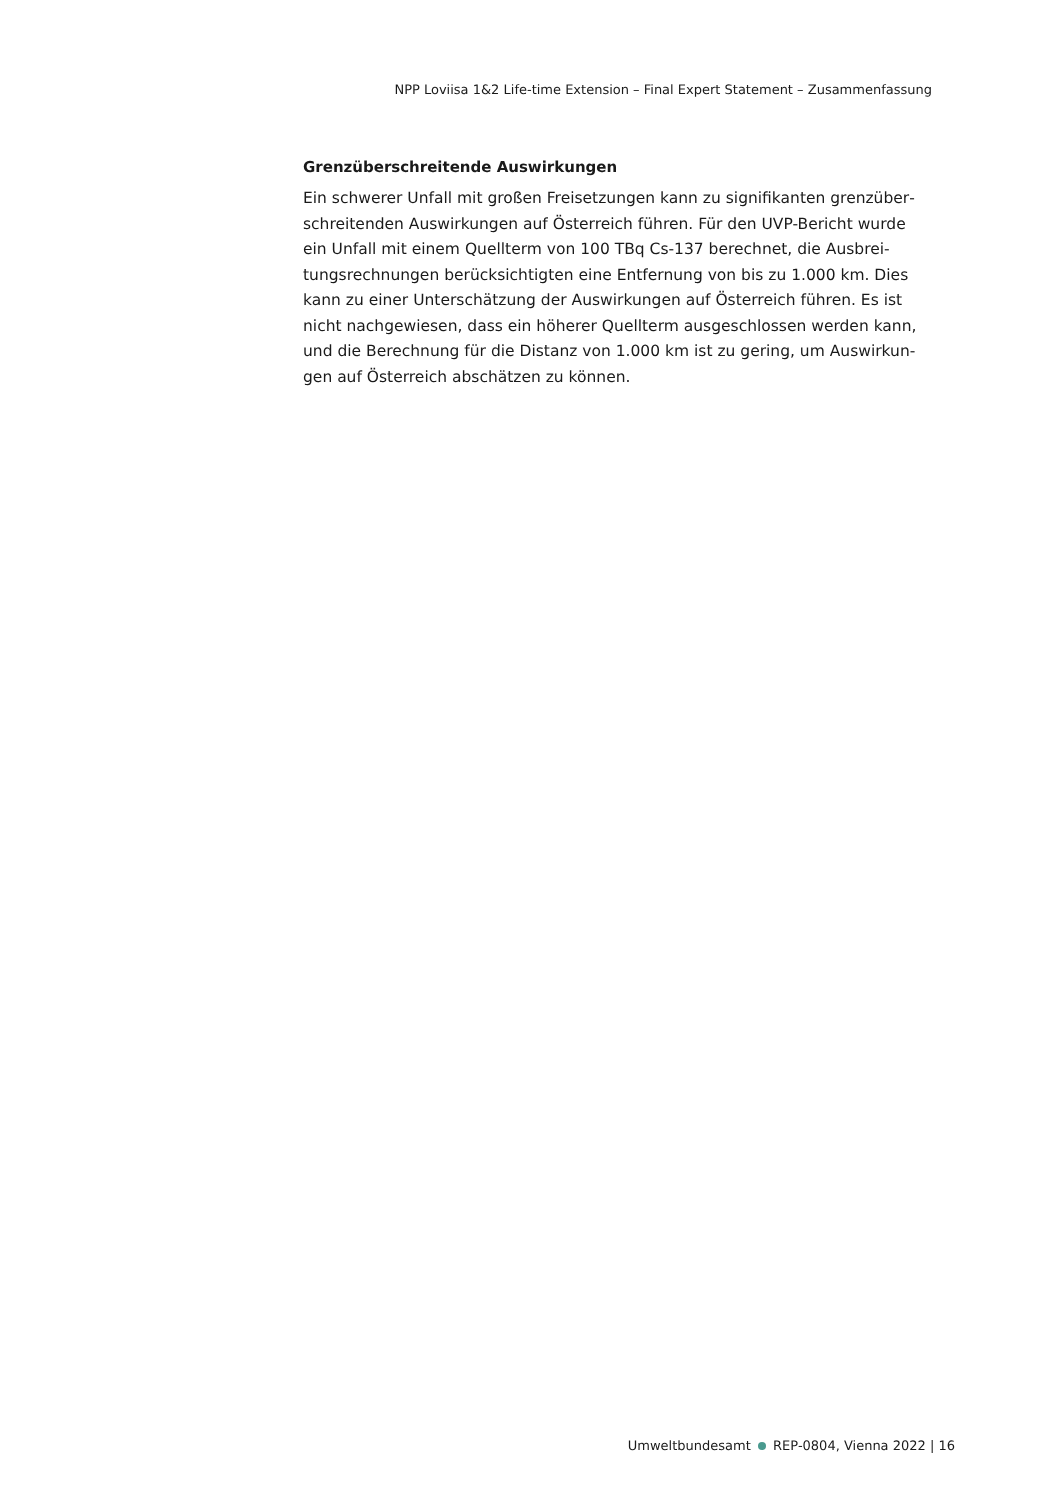NPP Loviisa 1&2 Life-time Extension – Final Expert Statement – Zusammenfassung
Grenzüberschreitende Auswirkungen
Ein schwerer Unfall mit großen Freisetzungen kann zu signifikanten grenzüber­schreitenden Auswirkungen auf Österreich führen. Für den UVP-Bericht wurde ein Unfall mit einem Quellterm von 100 TBq Cs-137 berechnet, die Ausbrei­tungsrechnungen berücksichtigten eine Entfernung von bis zu 1.000 km. Dies kann zu einer Unterschätzung der Auswirkungen auf Österreich führen. Es ist nicht nachgewiesen, dass ein höherer Quellterm ausgeschlossen werden kann, und die Berechnung für die Distanz von 1.000 km ist zu gering, um Auswirkun­gen auf Österreich abschätzen zu können.
Umweltbundesamt REP-0804, Vienna 2022 | 16